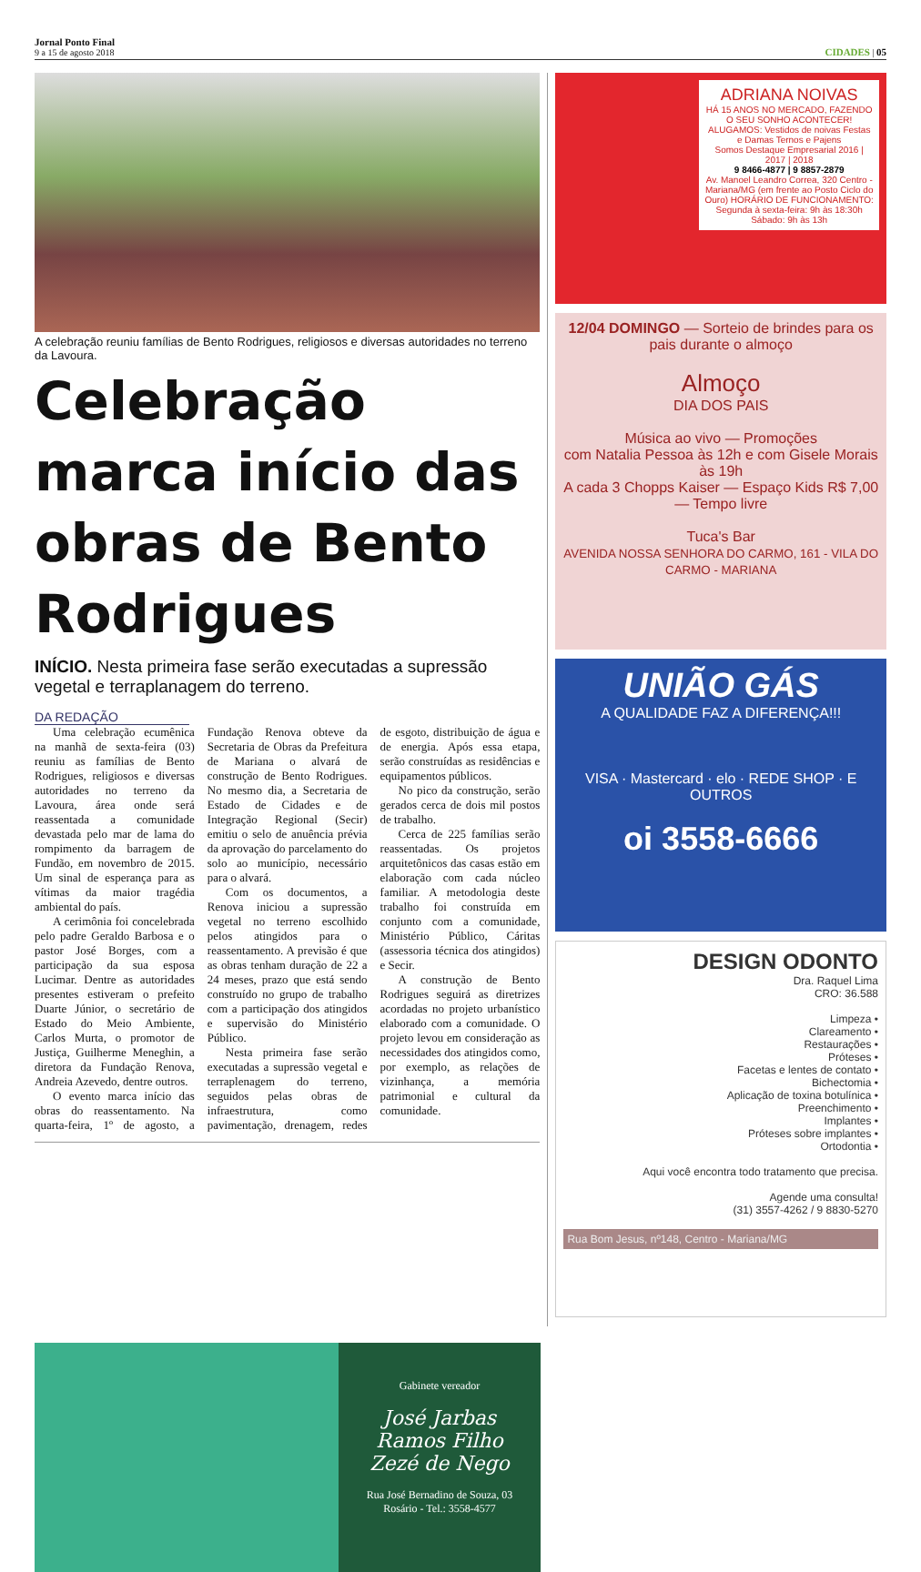Jornal Ponto Final
9 a 15 de agosto 2018
CIDADES | 05
A celebração reuniu famílias de Bento Rodrigues, religiosos e diversas autoridades no terreno da Lavoura.
Celebração marca início das obras de Bento Rodrigues
INÍCIO. Nesta primeira fase serão executadas a supressão vegetal e terraplanagem do terreno.
DA REDAÇÃO
Uma celebração ecumênica na manhã de sexta-feira (03) reuniu as famílias de Bento Rodrigues, religiosos e diversas autoridades no terreno da Lavoura, área onde será reassentada a comunidade devastada pelo mar de lama do rompimento da barragem de Fundão, em novembro de 2015. Um sinal de esperança para as vítimas da maior tragédia ambiental do país.
A cerimônia foi concelebrada pelo padre Geraldo Barbosa e o pastor José Borges, com a participação da sua esposa Lucimar. Dentre as autoridades presentes estiveram o prefeito Duarte Júnior, o secretário de Estado do Meio Ambiente, Carlos Murta, o promotor de Justiça, Guilherme Meneghin, a diretora da Fundação Renova, Andreia Azevedo, dentre outros.
O evento marca início das obras do reassentamento. Na quarta-feira, 1º de agosto, a Fundação Renova obteve da Secretaria de Obras da Prefeitura de Mariana o alvará de construção de Bento Rodrigues. No mesmo dia, a Secretaria de Estado de Cidades e de Integração Regional (Secir) emitiu o selo de anuência prévia da aprovação do parcelamento do solo ao município, necessário para o alvará.
Com os documentos, a Renova iniciou a supressão vegetal no terreno escolhido pelos atingidos para o reassentamento. A previsão é que as obras tenham duração de 22 a 24 meses, prazo que está sendo construído no grupo de trabalho com a participação dos atingidos e supervisão do Ministério Público.
Nesta primeira fase serão executadas a supressão vegetal e terraplenagem do terreno, seguidos pelas obras de infraestrutura, como pavimentação, drenagem, redes de esgoto, distribuição de água e de energia. Após essa etapa, serão construídas as residências e equipamentos públicos.
No pico da construção, serão gerados cerca de dois mil postos de trabalho.
Cerca de 225 famílias serão reassentadas. Os projetos arquitetônicos das casas estão em elaboração com cada núcleo familiar. A metodologia deste trabalho foi construída em conjunto com a comunidade, Ministério Público, Cáritas (assessoria técnica dos atingidos) e Secir.
A construção de Bento Rodrigues seguirá as diretrizes acordadas no projeto urbanístico elaborado com a comunidade. O projeto levou em consideração as necessidades dos atingidos como, por exemplo, as relações de vizinhança, a memória patrimonial e cultural da comunidade.
ADRIANA NOIVAS
HÁ 15 ANOS NO MERCADO, FAZENDO O SEU SONHO ACONTECER!
ALUGAMOS: Vestidos de noivas Festas e Damas Ternos e Pajens
Somos Destaque Empresarial 2016 | 2017 | 2018
9 8466-4877 | 9 8857-2879
Av. Manoel Leandro Correa, 320 Centro - Mariana/MG (em frente ao Posto Ciclo do Ouro) HORÁRIO DE FUNCIONAMENTO: Segunda à sexta-feira: 9h às 18:30h Sábado: 9h às 13h
12/04 DOMINGO — Sorteio de brindes para os pais durante o almoço
Almoço
DIA DOS PAIS
Música ao vivo — Promoções
com Natalia Pessoa às 12h e com Gisele Morais às 19h
A cada 3 Chopps Kaiser — Espaço Kids R$ 7,00 — Tempo livre
Tuca's Bar
AVENIDA NOSSA SENHORA DO CARMO, 161 - VILA DO CARMO - MARIANA
UNIÃO GÁS
A QUALIDADE FAZ A DIFERENÇA!!!
VISA · Mastercard · elo · REDE SHOP · E OUTROS
oi 3558-6666
DESIGN ODONTO
Dra. Raquel Lima
CRO: 36.588
Limpeza •
Clareamento •
Restaurações •
Próteses •
Facetas e lentes de contato •
Bichectomia •
Aplicação de toxina botulínica •
Preenchimento •
Implantes •
Próteses sobre implantes •
Ortodontia •
Aqui você encontra todo tratamento que precisa.
Agende uma consulta!
(31) 3557-4262 / 9 8830-5270
Rua Bom Jesus, nº148, Centro - Mariana/MG
Gabinete vereador
José Jarbas
Ramos Filho
Zezé de Nego
Rua José Bernadino de Souza, 03
Rosário - Tel.: 3558-4577